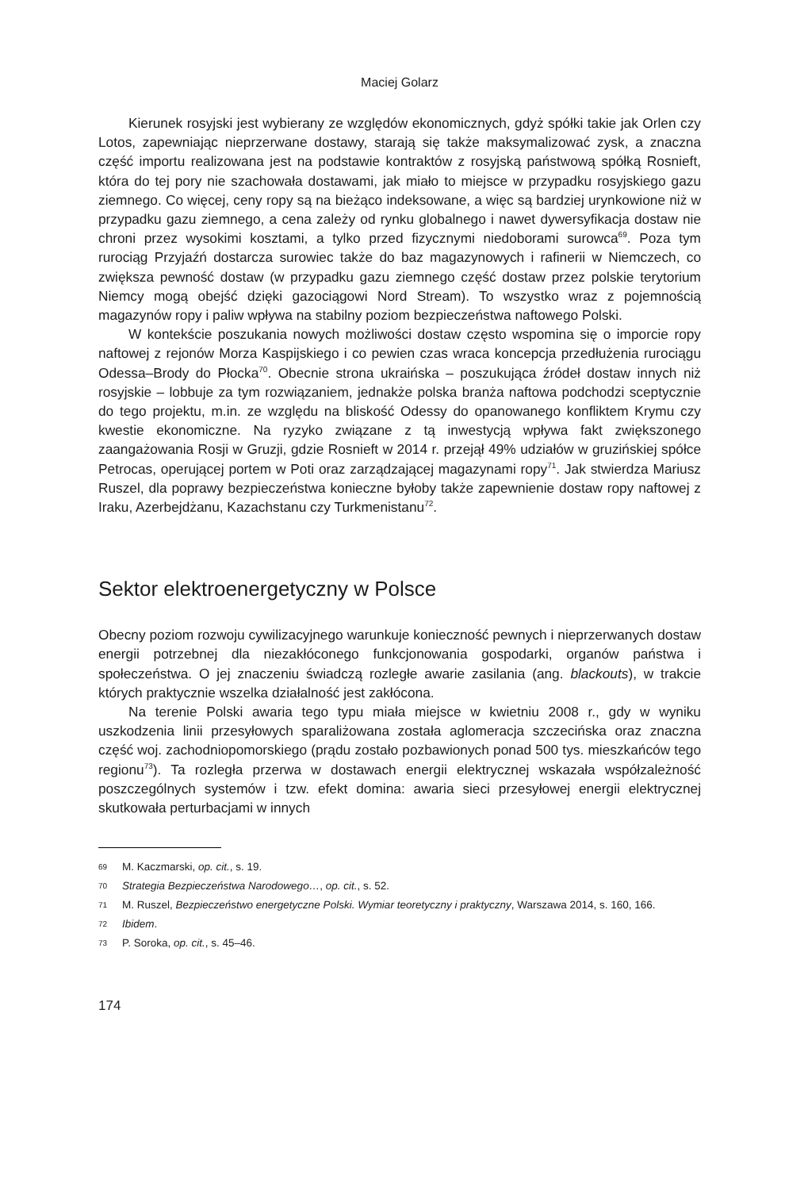Maciej Golarz
Kierunek rosyjski jest wybierany ze względów ekonomicznych, gdyż spółki takie jak Orlen czy Lotos, zapewniając nieprzerwane dostawy, starają się także maksymalizować zysk, a znaczna część importu realizowana jest na podstawie kontraktów z rosyjską państwową spółką Rosnieft, która do tej pory nie szachowała dostawami, jak miało to miejsce w przypadku rosyjskiego gazu ziemnego. Co więcej, ceny ropy są na bieżąco indeksowane, a więc są bardziej urynkowione niż w przypadku gazu ziemnego, a cena zależy od rynku globalnego i nawet dywersyfikacja dostaw nie chroni przez wysokimi kosztami, a tylko przed fizycznymi niedoborami surowca<sup>69</sup>. Poza tym rurociąg Przyjaźń dostarcza surowiec także do baz magazynowych i rafinerii w Niemczech, co zwiększa pewność dostaw (w przypadku gazu ziemnego część dostaw przez polskie terytorium Niemcy mogą obejść dzięki gazociągowi Nord Stream). To wszystko wraz z pojemnością magazynów ropy i paliw wpływa na stabilny poziom bezpieczeństwa naftowego Polski.
W kontekście poszukania nowych możliwości dostaw często wspomina się o imporcie ropy naftowej z rejonów Morza Kaspijskiego i co pewien czas wraca koncepcja przedłużenia rurociągu Odessa–Brody do Płocka<sup>70</sup>. Obecnie strona ukraińska – poszukująca źródeł dostaw innych niż rosyjskie – lobbuje za tym rozwiązaniem, jednakże polska branża naftowa podchodzi sceptycznie do tego projektu, m.in. ze względu na bliskość Odessy do opanowanego konfliktem Krymu czy kwestie ekonomiczne. Na ryzyko związane z tą inwestycją wpływa fakt zwiększonego zaangażowania Rosji w Gruzji, gdzie Rosnieft w 2014 r. przejął 49% udziałów w gruzińskiej spółce Petrocas, operującej portem w Poti oraz zarządzającej magazynami ropy<sup>71</sup>. Jak stwierdza Mariusz Ruszel, dla poprawy bezpieczeństwa konieczne byłoby także zapewnienie dostaw ropy naftowej z Iraku, Azerbejdżanu, Kazachstanu czy Turkmenistanu<sup>72</sup>.
Sektor elektroenergetyczny w Polsce
Obecny poziom rozwoju cywilizacyjnego warunkuje konieczność pewnych i nieprzerwanych dostaw energii potrzebnej dla niezakłóconego funkcjonowania gospodarki, organów państwa i społeczeństwa. O jej znaczeniu świadczą rozległe awarie zasilania (ang. blackouts), w trakcie których praktycznie wszelka działalność jest zakłócona.
Na terenie Polski awaria tego typu miała miejsce w kwietniu 2008 r., gdy w wyniku uszkodzenia linii przesyłowych sparaliżowana została aglomeracja szczecińska oraz znaczna część woj. zachodniopomorskiego (prądu zostało pozbawionych ponad 500 tys. mieszkańców tego regionu<sup>73</sup>). Ta rozległa przerwa w dostawach energii elektrycznej wskazała współzależność poszczególnych systemów i tzw. efekt domina: awaria sieci przesyłowej energii elektrycznej skutkowała perturbacjami w innych
69 M. Kaczmarski, op. cit., s. 19.
70 Strategia Bezpieczeństwa Narodowego…, op. cit., s. 52.
71 M. Ruszel, Bezpieczeństwo energetyczne Polski. Wymiar teoretyczny i praktyczny, Warszawa 2014, s. 160, 166.
72 Ibidem.
73 P. Soroka, op. cit., s. 45–46.
174